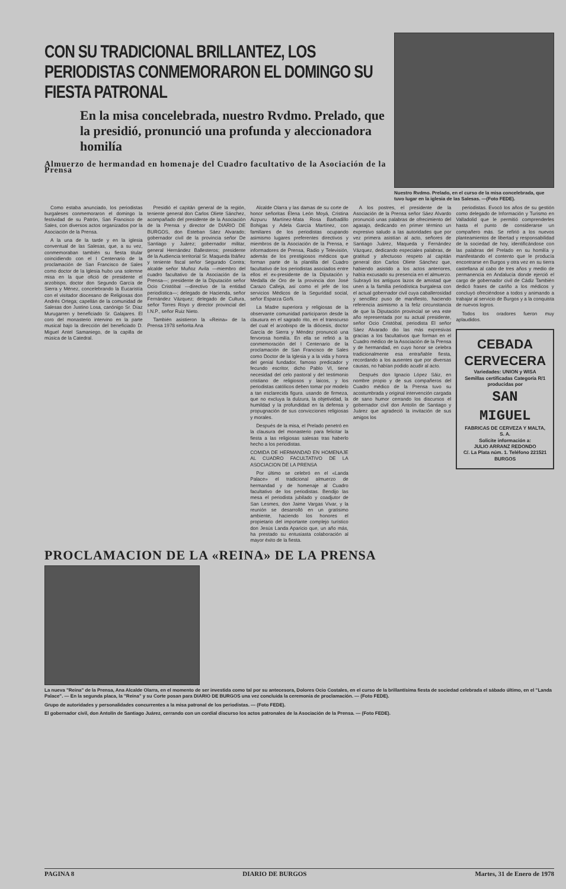CON SU TRADICIONAL BRILLANTEZ, LOS PERIODISTAS CONMEMORARON EL DOMINGO SU FIESTA PATRONAL
En la misa concelebrada, nuestro Rvdmo. Prelado, que la presidió, pronunció una profunda y aleccionadora homilía
Almuerzo de hermandad en homenaje del Cuadro facultativo de la Asociación de la Prensa
Nuestro Rvdmo. Prelado, en el curso de la misa concelebrada, que tuvo lugar en la iglesia de las Salesas. —(Foto FEDE).
Como estaba anunciado, los periodistas burgaleses conmemoraron el domingo la festividad de su Patrón, San Francisco de Sales, con diversos actos organizados por la Asociación de la Prensa.
A la una de la tarde y en la iglesia conventual de las Salesas, que, a su vez, conmemoraban también su fiesta titular coincidiendo con el I Centenario de la proclamación de San Francisco de Sales como doctor de la Iglesia hubo una solemne misa en la que ofició de presidente el arzobispo, doctor don Segundo García de Sierra y Ménez, concelebrando la Eucaristía con el visitador diocesano de Religiosas don Andrés Ortega; capellán de la comunidad de Salesas don Justino Losa, canónigo Sr. Díaz Murugarren y beneficiado Sr. Galajares. El coro del monasterio intervino en la parte musical bajo la dirección del beneficiado D. Miguel Antel Samaniego, de la capilla de música de la Catedral.
Presidió el capitán general de la región, teniente general don Carlos Oliete Sánchez, acompañado del presidente de la Asociación de la Prensa y director de DIARIO DE BURGOS, don Esteban Sáez Alvarado; gobernador civil de la provincia señor De Santiago y Juárez; gobernador militar, general Hernández Ballesteros; presidente de la Audiencia territorial Sr. Maqueda Ibáñez y teniente fiscal señor Segurado Contra; alcalde señor Muñoz Avila —miembro del cuadro facultativo de la Asociación de la Prensa—; presidente de la Diputación señor Ocio Cristóbal —directivo de la entidad periodística—; delegado de Hacienda, señor Fernández Vázquez; delegado de Cultura, señor Torres Royo y director provincial del I.N.P., señor Ruiz Nieto.
También asistieron la «Reina» de la Prensa 1978 señorita Ana
Alcalde Olarra y las damas de su corte de honor señoritas Elena León Moyá, Cristina Aizpuru Martínez-Mata Rosa Barbadillo Bohigas y Adela García Martínez, con familiares de los periodistas ocupando asimismo lugares preferentes directivos y miembros de la Asociación de la Prensa, e informadores de Prensa, Radio y Televisión, además de los prestigiosos médicos que forman parte de la plantilla del Cuadro facultativo de los periodistas asociados entre ellos el ex-presidente de la Diputación y Medalla de Oro de la provincia don José Carazo Calleja, así como el jefe de los servicios Médicos de la Seguridad social, señor Esparza Goñi.
La Madre superiora y religiosas de la observante comunidad participaron desde la clausura en el sagrado rito, en el transcurso del cual el arzobispo de la diócesis, doctor García de Sierra y Méndez pronunció una fervorosa homilía. En ella se refirió a la conmemoración del I Centenario de la proclamación de San Francisco de Sales como Doctor de la Iglesia y a la vida y honra del genial fundador, famoso predicador y fecundo escritor, dicho Pablo VI, tiene necesidad del celo pastoral y del testimonio cristiano de religiosos y laicos, y los periodistas católicos deben tomar por modelo a tan esclarecida figura. usando de firmeza, que no excluya la dulzura, la objetividad, la humildad y la profundidad en la defensa y propugnación de sus convicciones religiosas y morales.
Después de la misa, el Prelado penetró en la clausura del monasterio para felicitar la fiesta a las religiosas salesas tras haberlo hecho a los periodistas.
COMIDA DE HERMANDAD EN HOMENAJE AL CUADRO FACULTATIVO DE LA ASOCIACION DE LA PRENSA
Por último se celebró en el «Landa Palace» el tradicional almuerzo de hermandad y de homenaje al Cuadro facultativo de los periodistas. Bendijo las mesa el periodista jubilado y coadjutor de San Lesmes, don Jaime Vargas Vivar, y la reunión se desarrolló en un gratísimo ambiente, haciendo los honores el propietario del importante complejo turístico don Jesús Landa Aparicio que, un año más, ha prestado su entusiasta colaboración al mayor éxito de la fiesta.
A los postres, el presidente de la Asociación de la Prensa señor Sáez Alvardo pronunció unas palabras de ofrecimiento del agasajo, dedicando en primer término un expresivo saludo a las autoridades que por vez primera asistían al acto, señores de Santiago Juárez, Maqueda y Fernández Vázquez, dedicando especiales palabras, de gratitud y afectuoso respeto al capitán general don Carlos Oliete Sánchez que, habiendo asistido a los actos anteriores, había excusado su presencia en el almuerzo. Subrayó los antiguos lazos de amistad que unen a la familia periodística burgalesa con el actual gobernador civil cuya caballerosidad y sencillez puso de manifiesto, haciendo referencia asimismo a la feliz circunstancia de que la Diputación provincial se vea este año representada por su actual presidente, señor Ocio Cristóbal, periodista El señor Sáez Alvarado dio las más expresivas gracias a los facultativos que forman en el Cuadro médico de la Asociación de la Prensa y de hermandad, en cuyo honor se celebra tradicionalmente esa entrañable fiesta, recordando a los ausentes que por diversas causas, no habían podido acudir al acto.
Después don Ignacio López Sáiz, en nombre propio y de sus compañeros del Cuadro médico de la Prensa tuvo su acostumbrada y original intervención cargada de sano humor cerrando los discursos el gobernador civil don Antolín de Santiago y Juárez que agradeció la invitación de sus amigos los
periodistas. Evocó los años de su gestión como delegado de Información y Turismo en Valladolid que le permitió comprenderles hasta el punto de considerarse un compañero más. Se refirió a los nuevos planteamientos de libertad y responsabilidad de la sociedad de hoy, identificándose con las palabras del Prelado en su homilía y manifestando el contento que le producía encontrarse en Burgos y otra vez en su tierra castellana al cabo de tres años y medio de permanencia en Andalucía donde ejerció el cargo de gobernador civil de Cádiz También dedicó frases de cariño a los médicos y concluyó ofreciéndose a todos y animando a trabajar al servicio de Burgos y a la conquista de nuevos logros.
Todos los oradores fueron muy aplaudidos.
CEBADA CERVECERA
Variedades: UNION y WISA
Semillas certificadas Categoría R/1 producidas por
SAN MIGUEL
FABRICAS DE CERVEZA Y MALTA, S. A.
Solicite información a:
JULIO ARRANZ REDONDO
C/. La Plata núm. 1. Teléfono 221521
BURGOS
PROCLAMACION DE LA «REINA» DE LA PRENSA
La nueva "Reina" de la Prensa, Ana Alcalde Olarra, en el momento de ser investida como tal por su antecesora, Dolores Ocio Costales, en el curso de la brillantísima fiesta de sociedad celebrada el sábado último, en el "Landa Palace". — En la segunda placa, la "Reina" y su Corte posan para DIARIO DE BURGOS una vez concluida la ceremonia de proclamación. — (Foto FEDE).
Grupo de autoridades y personalidades concurrentes a la misa patronal de los periodistas. — (Foto FEDE).
El gobernador civil, don Antolín de Santiago Juárez, cerrando con un cordial discurso los actos patronales de la Asociación de la Prensa. — (Foto FEDE).
PAGINA 8 DIARIO DE BURGOS Martes, 31 de Enero de 1978